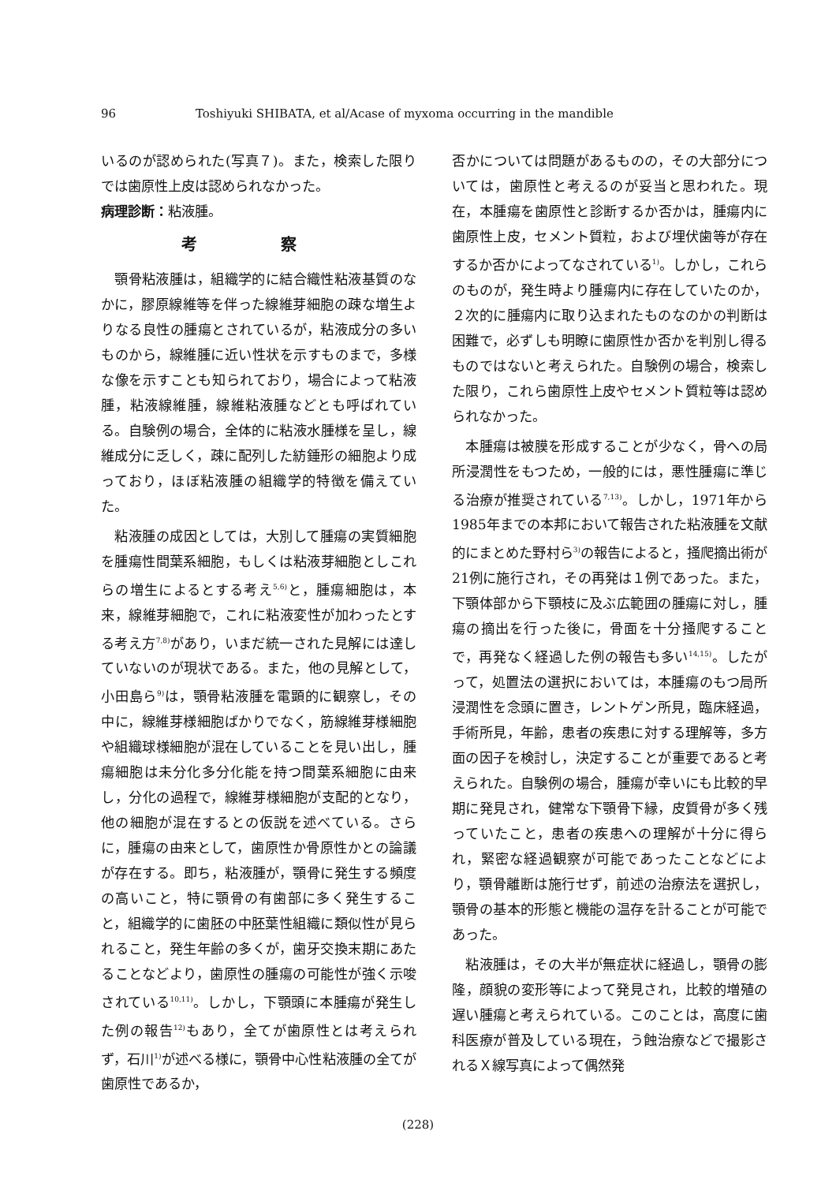96 Toshiyuki SHIBATA, et al/Acase of myxoma occurring in the mandible
いるのが認められた(写真７)。また，検索した限りでは歯原性上皮は認められなかった。
病理診断：粘液腫。
考 察
顎骨粘液腫は，組織学的に結合織性粘液基質のなかに，膠原線維等を伴った線維芽細胞の疎な増生よりなる良性の腫瘍とされているが，粘液成分の多いものから，線維腫に近い性状を示すものまで，多様な像を示すことも知られており，場合によって粘液腫，粘液線維腫，線維粘液腫などとも呼ばれている。自験例の場合，全体的に粘液水腫様を呈し，線維成分に乏しく，疎に配列した紡錘形の細胞より成っており，ほぼ粘液腫の組織学的特徴を備えていた。
粘液腫の成因としては，大別して腫瘍の実質細胞を腫瘍性間葉系細胞，もしくは粘液芽細胞としこれらの増生によるとする考え<sup>5,6)</sup>と，腫瘍細胞は，本来，線維芽細胞で，これに粘液変性が加わったとする考え方<sup>7,8)</sup>があり，いまだ統一された見解には達していないのが現状である。また，他の見解として，小田島ら<sup>9)</sup>は，顎骨粘液腫を電顕的に観察し，その中に，線維芽様細胞ばかりでなく，筋線維芽様細胞や組織球様細胞が混在していることを見い出し，腫瘍細胞は未分化多分化能を持つ間葉系細胞に由来し，分化の過程で，線維芽様細胞が支配的となり，他の細胞が混在するとの仮説を述べている。さらに，腫瘍の由来として，歯原性か骨原性かとの論議が存在する。即ち，粘液腫が，顎骨に発生する頻度の高いこと，特に顎骨の有歯部に多く発生すること，組織学的に歯胚の中胚葉性組織に類似性が見られること，発生年齢の多くが，歯牙交換末期にあたることなどより，歯原性の腫瘍の可能性が強く示唆されている<sup>10,11)</sup>。しかし，下顎頭に本腫瘍が発生した例の報告<sup>12)</sup>もあり，全てが歯原性とは考えられず，石川<sup>1)</sup>が述べる様に，顎骨中心性粘液腫の全てが歯原性であるか，
否かについては問題があるものの，その大部分については，歯原性と考えるのが妥当と思われた。現在，本腫瘍を歯原性と診断するか否かは，腫瘍内に歯原性上皮，セメント質粒，および埋伏歯等が存在するか否かによってなされている<sup>1)</sup>。しかし，これらのものが，発生時より腫瘍内に存在していたのか，２次的に腫瘍内に取り込まれたものなのかの判断は困難で，必ずしも明瞭に歯原性か否かを判別し得るものではないと考えられた。自験例の場合，検索した限り，これら歯原性上皮やセメント質粒等は認められなかった。
本腫瘍は被膜を形成することが少なく，骨への局所浸潤性をもつため，一般的には，悪性腫瘍に準じる治療が推奨されている<sup>7,13)</sup>。しかし，1971年から1985年までの本邦において報告された粘液腫を文献的にまとめた野村ら<sup>3)</sup>の報告によると，掻爬摘出術が21例に施行され，その再発は１例であった。また，下顎体部から下顎枝に及ぶ広範囲の腫瘍に対し，腫瘍の摘出を行った後に，骨面を十分掻爬することで，再発なく経過した例の報告も多い<sup>14,15)</sup>。したがって，処置法の選択においては，本腫瘍のもつ局所浸潤性を念頭に置き，レントゲン所見，臨床経過，手術所見，年齢，患者の疾患に対する理解等，多方面の因子を検討し，決定することが重要であると考えられた。自験例の場合，腫瘍が幸いにも比較的早期に発見され，健常な下顎骨下縁，皮質骨が多く残っていたこと，患者の疾患への理解が十分に得られ，緊密な経過観察が可能であったことなどにより，顎骨離断は施行せず，前述の治療法を選択し，顎骨の基本的形態と機能の温存を計ることが可能であった。
粘液腫は，その大半が無症状に経過し，顎骨の膨隆，顔貌の変形等によって発見され，比較的増殖の遅い腫瘍と考えられている。このことは，高度に歯科医療が普及している現在，う蝕治療などで撮影されるＸ線写真によって偶然発
(228)